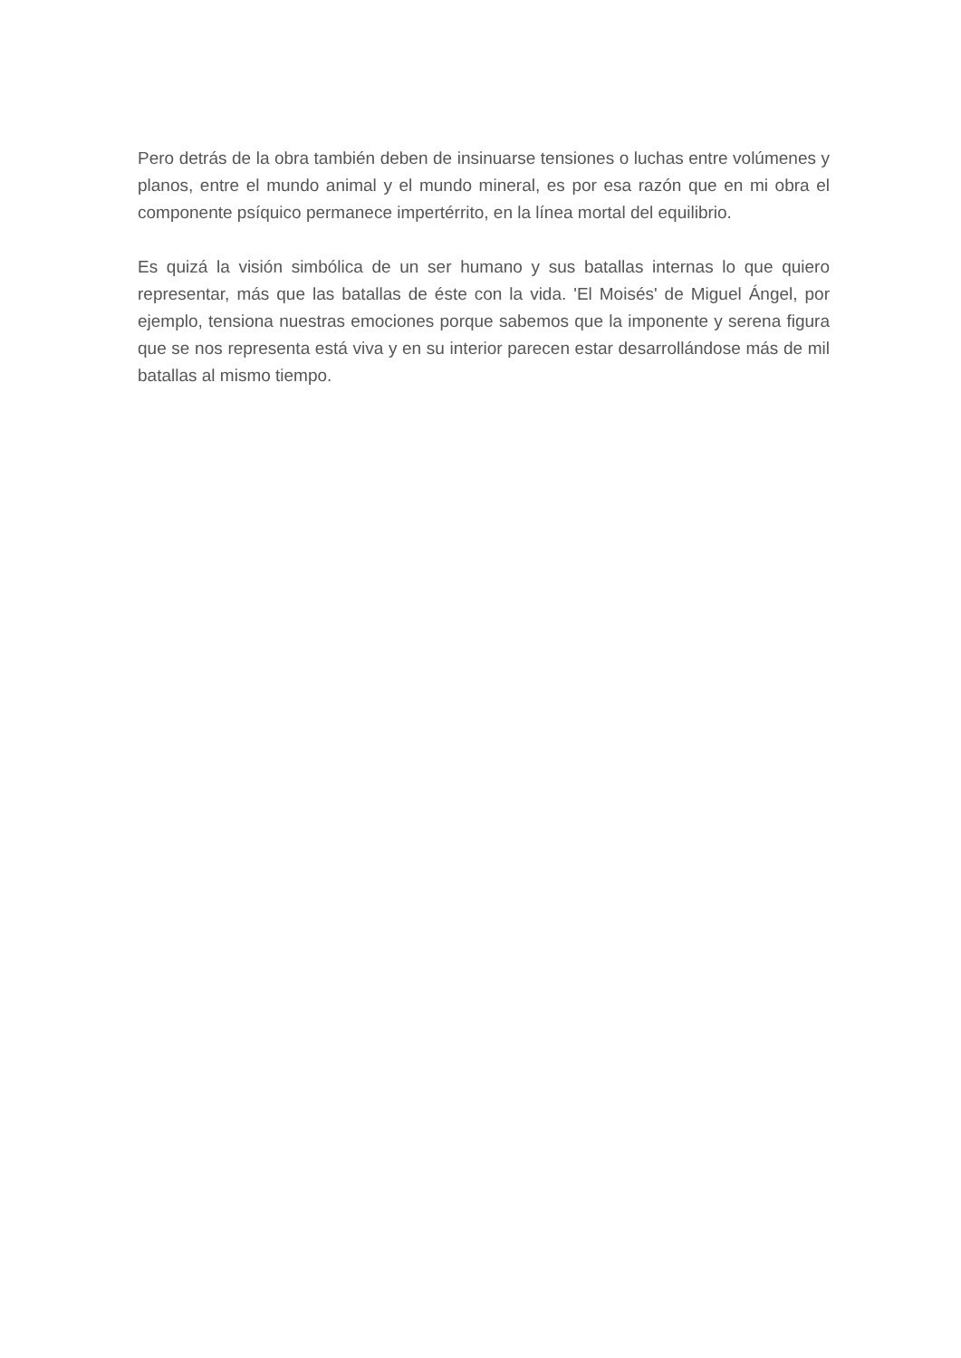Pero detrás de la obra también deben de insinuarse tensiones o luchas entre volúmenes y planos, entre el mundo animal y el mundo mineral, es por esa razón que en mi obra el componente psíquico permanece impertérrito, en la línea mortal del equilibrio.
Es quizá la visión simbólica de un ser humano y sus batallas internas lo que quiero representar, más que las batallas de éste con la vida. 'El Moisés' de Miguel Ángel, por ejemplo, tensiona nuestras emociones porque sabemos que la imponente y serena figura que se nos representa está viva y en su interior parecen estar desarrollándose más de mil batallas al mismo tiempo.